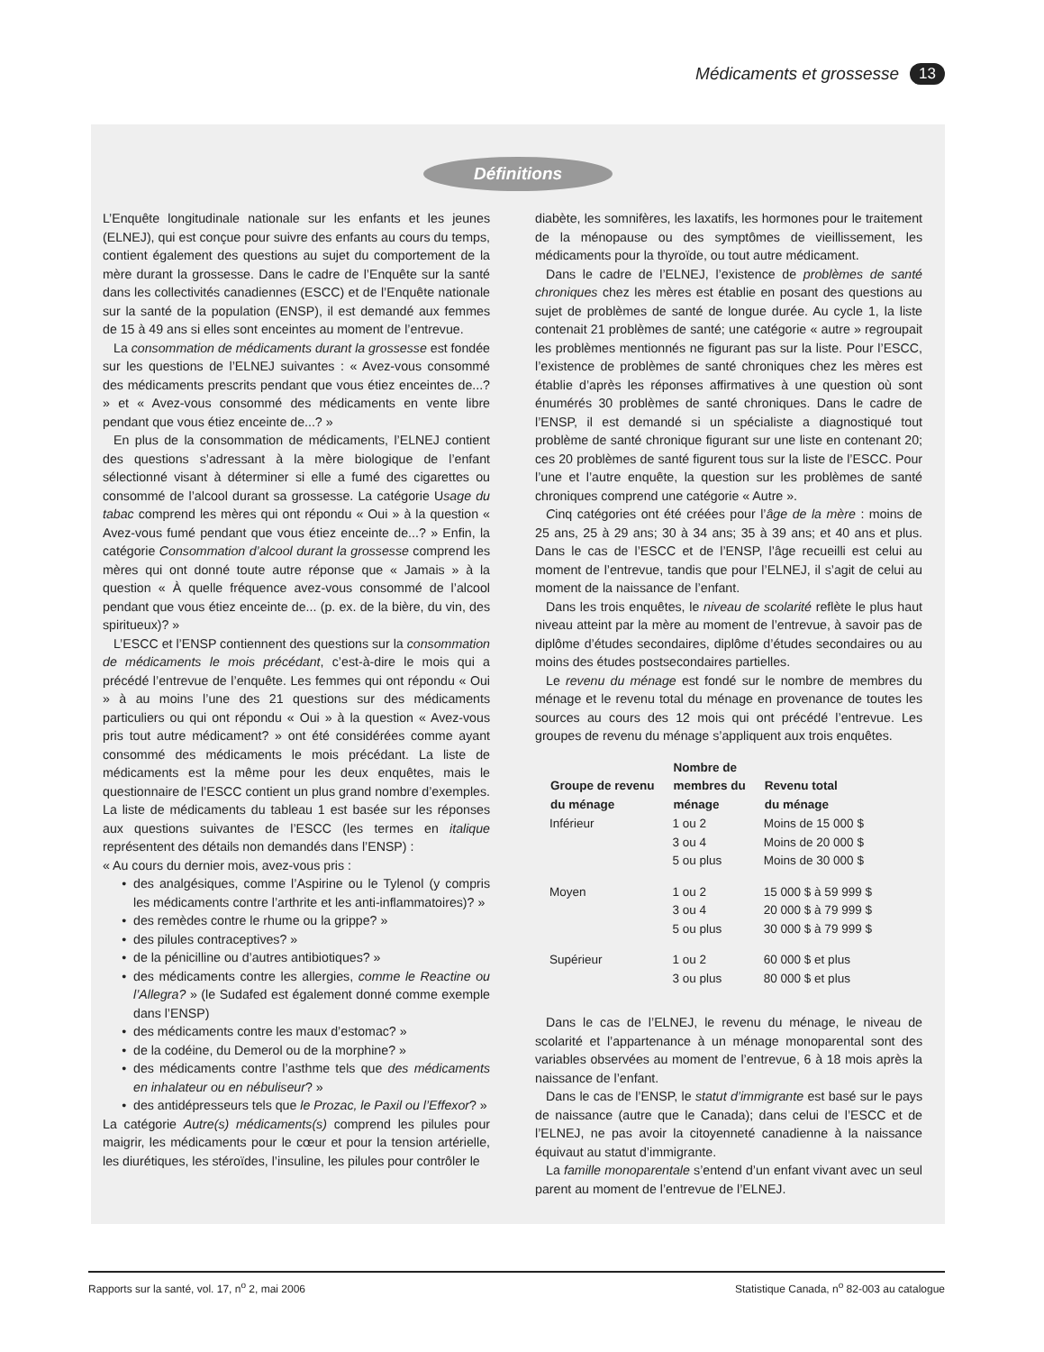Médicaments et grossesse 13
Définitions
L’Enquête longitudinale nationale sur les enfants et les jeunes (ELNEJ), qui est conçue pour suivre des enfants au cours du temps, contient également des questions au sujet du comportement de la mère durant la grossesse. Dans le cadre de l’Enquête sur la santé dans les collectivités canadiennes (ESCC) et de l’Enquête nationale sur la santé de la population (ENSP), il est demandé aux femmes de 15 à 49 ans si elles sont enceintes au moment de l’entrevue.
La consommation de médicaments durant la grossesse est fondée sur les questions de l’ELNEJ suivantes : « Avez-vous consommé des médicaments prescrits pendant que vous étiez enceintes de...? » et « Avez-vous consommé des médicaments en vente libre pendant que vous étiez enceinte de...? »
En plus de la consommation de médicaments, l’ELNEJ contient des questions s’adressant à la mère biologique de l’enfant sélectionné visant à déterminer si elle a fumé des cigarettes ou consommé de l’alcool durant sa grossesse. La catégorie Usage du tabac comprend les mères qui ont répondu « Oui » à la question « Avez-vous fumé pendant que vous étiez enceinte de...? » Enfin, la catégorie Consommation d’alcool durant la grossesse comprend les mères qui ont donné toute autre réponse que « Jamais » à la question « À quelle fréquence avez-vous consommé de l’alcool pendant que vous étiez enceinte de... (p. ex. de la bière, du vin, des spiritueux)? »
L’ESCC et l’ENSP contiennent des questions sur la consommation de médicaments le mois précédant, c’est-à-dire le mois qui a précédé l’entrevue de l’enquête. Les femmes qui ont répondu « Oui » à au moins l’une des 21 questions sur des médicaments particuliers ou qui ont répondu « Oui » à la question « Avez-vous pris tout autre médicament? » ont été considérées comme ayant consommé des médicaments le mois précédant. La liste de médicaments est la même pour les deux enquêtes, mais le questionnaire de l’ESCC contient un plus grand nombre d’exemples. La liste de médicaments du tableau 1 est basée sur les réponses aux questions suivantes de l’ESCC (les termes en italique représentent des détails non demandés dans l’ENSP) :
« Au cours du dernier mois, avez-vous pris :
des analgésiques, comme l’Aspirine ou le Tylenol (y compris les médicaments contre l’arthrite et les anti-inflammatoires)? »
des remèdes contre le rhume ou la grippe? »
des pilules contraceptives? »
de la pénicilline ou d’autres antibiotiques? »
des médicaments contre les allergies, comme le Reactine ou l’Allegra? » (le Sudafed est également donné comme exemple dans l’ENSP)
des médicaments contre les maux d’estomac? »
de la codéine, du Demerol ou de la morphine? »
des médicaments contre l’asthme tels que des médicaments en inhalateur ou en nébuliseur? »
des antidépresseurs tels que le Prozac, le Paxil ou l’Effexor? »
La catégorie Autre(s) médicaments(s) comprend les pilules pour maigrir, les médicaments pour le cœur et pour la tension artérielle, les diurétiques, les stéroïdes, l’insuline, les pilules pour contrôler le
diabète, les somnifères, les laxatifs, les hormones pour le traitement de la ménopause ou des symptômes de vieillissement, les médicaments pour la thyroïde, ou tout autre médicament.
Dans le cadre de l’ELNEJ, l’existence de problèmes de santé chroniques chez les mères est établie en posant des questions au sujet de problèmes de santé de longue durée. Au cycle 1, la liste contenait 21 problèmes de santé; une catégorie « autre » regroupait les problèmes mentionnés ne figurant pas sur la liste. Pour l’ESCC, l’existence de problèmes de santé chroniques chez les mères est établie d’après les réponses affirmatives à une question où sont énumérés 30 problèmes de santé chroniques. Dans le cadre de l’ENSP, il est demandé si un spécialiste a diagnostiqué tout problème de santé chronique figurant sur une liste en contenant 20; ces 20 problèmes de santé figurent tous sur la liste de l’ESCC. Pour l’une et l’autre enquête, la question sur les problèmes de santé chroniques comprend une catégorie « Autre ».
Cinq catégories ont été créées pour l’âge de la mère : moins de 25 ans, 25 à 29 ans; 30 à 34 ans; 35 à 39 ans; et 40 ans et plus. Dans le cas de l’ESCC et de l’ENSP, l’âge recueilli est celui au moment de l’entrevue, tandis que pour l’ELNEJ, il s’agit de celui au moment de la naissance de l’enfant.
Dans les trois enquêtes, le niveau de scolarité reflète le plus haut niveau atteint par la mère au moment de l’entrevue, à savoir pas de diplôme d’études secondaires, diplôme d’études secondaires ou au moins des études postsecondaires partielles.
Le revenu du ménage est fondé sur le nombre de membres du ménage et le revenu total du ménage en provenance de toutes les sources au cours des 12 mois qui ont précédé l’entrevue. Les groupes de revenu du ménage s’appliquent aux trois enquêtes.
| Groupe de revenu du ménage | Nombre de membres du ménage | Revenu total du ménage |
| --- | --- | --- |
| Inférieur | 1 ou 2 3 ou 4 5 ou plus | Moins de 15 000 $ Moins de 20 000 $ Moins de 30 000 $ |
| Moyen | 1 ou 2 3 ou 4 5 ou plus | 15 000 $ à 59 999 $ 20 000 $ à 79 999 $ 30 000 $ à 79 999 $ |
| Supérieur | 1 ou 2 3 ou plus | 60 000 $ et plus 80 000 $ et plus |
Dans le cas de l’ELNEJ, le revenu du ménage, le niveau de scolarité et l’appartenance à un ménage monoparental sont des variables observées au moment de l’entrevue, 6 à 18 mois après la naissance de l’enfant.
Dans le cas de l’ENSP, le statut d’immigrante est basé sur le pays de naissance (autre que le Canada); dans celui de l’ESCC et de l’ELNEJ, ne pas avoir la citoyenneté canadienne à la naissance équivaut au statut d’immigrante.
La famille monoparentale s’entend d’un enfant vivant avec un seul parent au moment de l’entrevue de l’ELNEJ.
Rapports sur la santé, vol. 17, n<sup>o</sup> 2, mai 2006 Statistique Canada, n<sup>o</sup> 82-003 au catalogue